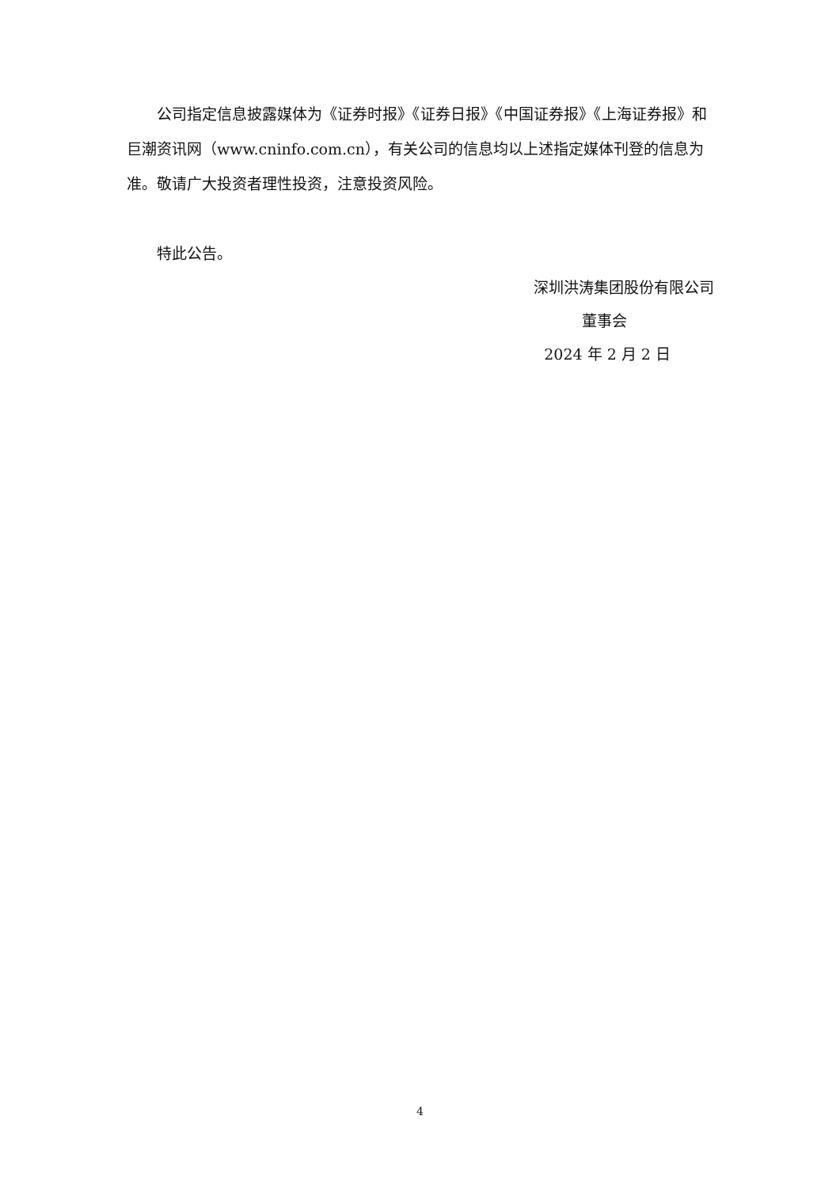公司指定信息披露媒体为《证券时报》《证券日报》《中国证券报》《上海证券报》和巨潮资讯网（www.cninfo.com.cn），有关公司的信息均以上述指定媒体刊登的信息为准。敬请广大投资者理性投资，注意投资风险。
特此公告。
深圳洪涛集团股份有限公司
董事会
2024 年 2 月 2 日
4